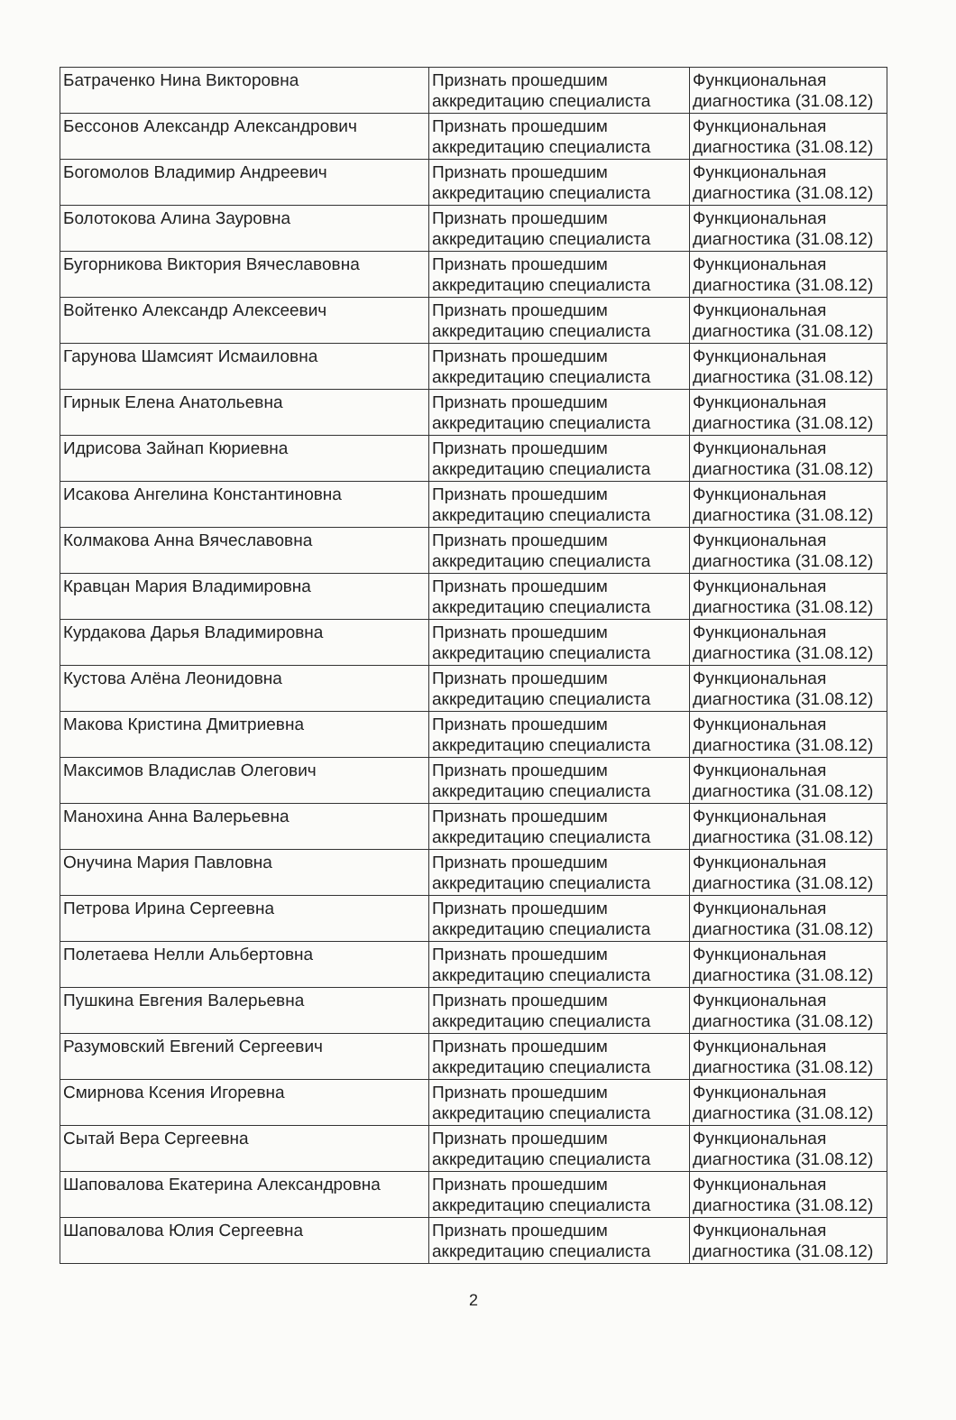| Батраченко Нина Викторовна | Признать прошедшим аккредитацию специалиста | Функциональная диагностика (31.08.12) |
| Бессонов Александр Александрович | Признать прошедшим аккредитацию специалиста | Функциональная диагностика (31.08.12) |
| Богомолов Владимир Андреевич | Признать прошедшим аккредитацию специалиста | Функциональная диагностика (31.08.12) |
| Болотокова Алина Зауровна | Признать прошедшим аккредитацию специалиста | Функциональная диагностика (31.08.12) |
| Бугорникова Виктория Вячеславовна | Признать прошедшим аккредитацию специалиста | Функциональная диагностика (31.08.12) |
| Войтенко Александр Алексеевич | Признать прошедшим аккредитацию специалиста | Функциональная диагностика (31.08.12) |
| Гарунова Шамсият Исмаиловна | Признать прошедшим аккредитацию специалиста | Функциональная диагностика (31.08.12) |
| Гирнык Елена Анатольевна | Признать прошедшим аккредитацию специалиста | Функциональная диагностика (31.08.12) |
| Идрисова Зайнап Кюриевна | Признать прошедшим аккредитацию специалиста | Функциональная диагностика (31.08.12) |
| Исакова Ангелина Константиновна | Признать прошедшим аккредитацию специалиста | Функциональная диагностика (31.08.12) |
| Колмакова Анна Вячеславовна | Признать прошедшим аккредитацию специалиста | Функциональная диагностика (31.08.12) |
| Кравцан Мария Владимировна | Признать прошедшим аккредитацию специалиста | Функциональная диагностика (31.08.12) |
| Курдакова Дарья Владимировна | Признать прошедшим аккредитацию специалиста | Функциональная диагностика (31.08.12) |
| Кустова Алёна Леонидовна | Признать прошедшим аккредитацию специалиста | Функциональная диагностика (31.08.12) |
| Макова Кристина Дмитриевна | Признать прошедшим аккредитацию специалиста | Функциональная диагностика (31.08.12) |
| Максимов Владислав Олегович | Признать прошедшим аккредитацию специалиста | Функциональная диагностика (31.08.12) |
| Манохина Анна Валерьевна | Признать прошедшим аккредитацию специалиста | Функциональная диагностика (31.08.12) |
| Онучина Мария Павловна | Признать прошедшим аккредитацию специалиста | Функциональная диагностика (31.08.12) |
| Петрова Ирина Сергеевна | Признать прошедшим аккредитацию специалиста | Функциональная диагностика (31.08.12) |
| Полетаева Нелли Альбертовна | Признать прошедшим аккредитацию специалиста | Функциональная диагностика (31.08.12) |
| Пушкина Евгения Валерьевна | Признать прошедшим аккредитацию специалиста | Функциональная диагностика (31.08.12) |
| Разумовский Евгений Сергеевич | Признать прошедшим аккредитацию специалиста | Функциональная диагностика (31.08.12) |
| Смирнова Ксения Игоревна | Признать прошедшим аккредитацию специалиста | Функциональная диагностика (31.08.12) |
| Сытай Вера Сергеевна | Признать прошедшим аккредитацию специалиста | Функциональная диагностика (31.08.12) |
| Шаповалова Екатерина Александровна | Признать прошедшим аккредитацию специалиста | Функциональная диагностика (31.08.12) |
| Шаповалова Юлия Сергеевна | Признать прошедшим аккредитацию специалиста | Функциональная диагностика (31.08.12) |
2